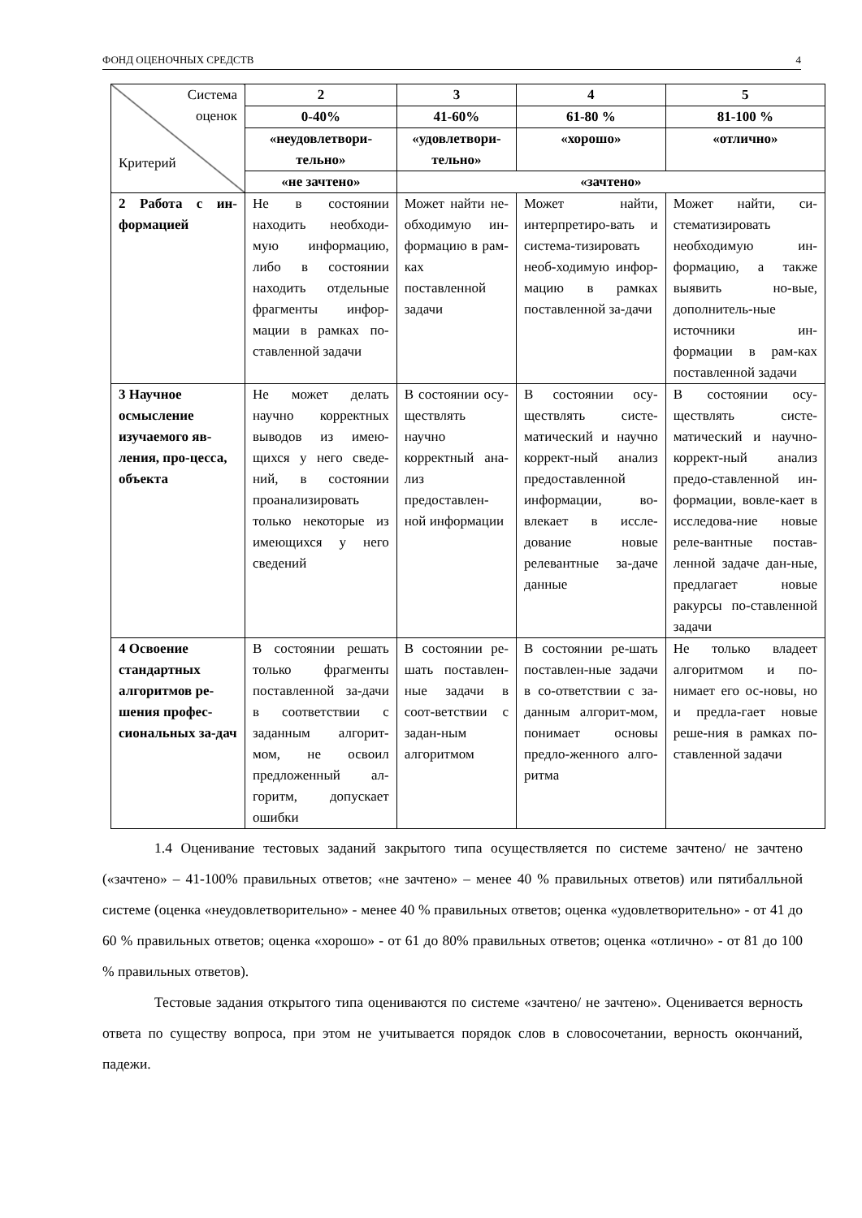ФОНД ОЦЕНОЧНЫХ СРЕДСТВ 4
| Система оценок Критерий | 2 | 3 | 4 | 5 |
| | 0-40% | 41-60% | 61-80 % | 81-100 % |
| | «неудовлетвори-тельно» | «удовлетвори-тельно» | «хорошо» | «отлично» |
| | «не зачтено» | «зачтено» | | |
| 2 Работа с ин-формацией | Не в состоянии находить необходи-мую информацию, либо в состоянии находить отдельные фрагменты инфор-мации в рамках по-ставленной задачи | Может найти не-обходимую ин-формацию в рам-ках поставленной задачи | Может найти, интерпретиро-вать и система-тизировать необ-ходимую инфор-мацию в рамках поставленной за-дачи | Может найти, си-стематизировать необходимую ин-формацию, а также выявить но-вые, дополнитель-ные источники ин-формации в рам-ках поставленной задачи |
| 3 Научное осмысление изучаемого яв-ления, про-цесса, объекта | Не может делать научно корректных выводов из имею-щихся у него сведе-ний, в состоянии проанализировать только некоторые из имеющихся у него сведений | В состоянии осу-ществлять научно корректный ана-лиз предоставлен-ной информации | В состоянии осу-ществлять систе-матический и научно коррект-ный анализ предоставленной информации, во-влекает в иссле-дование новые релевантные за-даче данные | В состоянии осу-ществлять систе-матический и научно-коррект-ный анализ предо-ставленной ин-формации, вовле-кает в исследова-ние новые реле-вантные постав-ленной задаче дан-ные, предлагает новые ракурсы по-ставленной задачи |
| 4 Освоение стандартных алгоритмов ре-шения профес-сиональных за-дач | В состоянии решать только фрагменты поставленной за-дачи в соответствии с заданным алгорит-мом, не освоил предложенный ал-горитм, допускает ошибки | В состоянии ре-шать поставлен-ные задачи в соот-ветствии с задан-ным алгоритмом | В состоянии ре-шать поставлен-ные задачи в со-ответствии с за-данным алгорит-мом, понимает основы предло-женного алго-ритма | Не только владеет алгоритмом и по-нимает его ос-новы, но и предла-гает новые реше-ния в рамках по-ставленной задачи |
1.4 Оценивание тестовых заданий закрытого типа осуществляется по системе зачтено/ не зачтено («зачтено» – 41-100% правильных ответов; «не зачтено» – менее 40 % правильных ответов) или пятибалльной системе (оценка «неудовлетворительно» - менее 40 % правильных ответов; оценка «удовлетворительно» - от 41 до 60 % правильных ответов; оценка «хорошо» - от 61 до 80% правильных ответов; оценка «отлично» - от 81 до 100 % правильных ответов).
Тестовые задания открытого типа оцениваются по системе «зачтено/ не зачтено». Оценивается верность ответа по существу вопроса, при этом не учитывается порядок слов в словосочетании, верность окончаний, падежи.